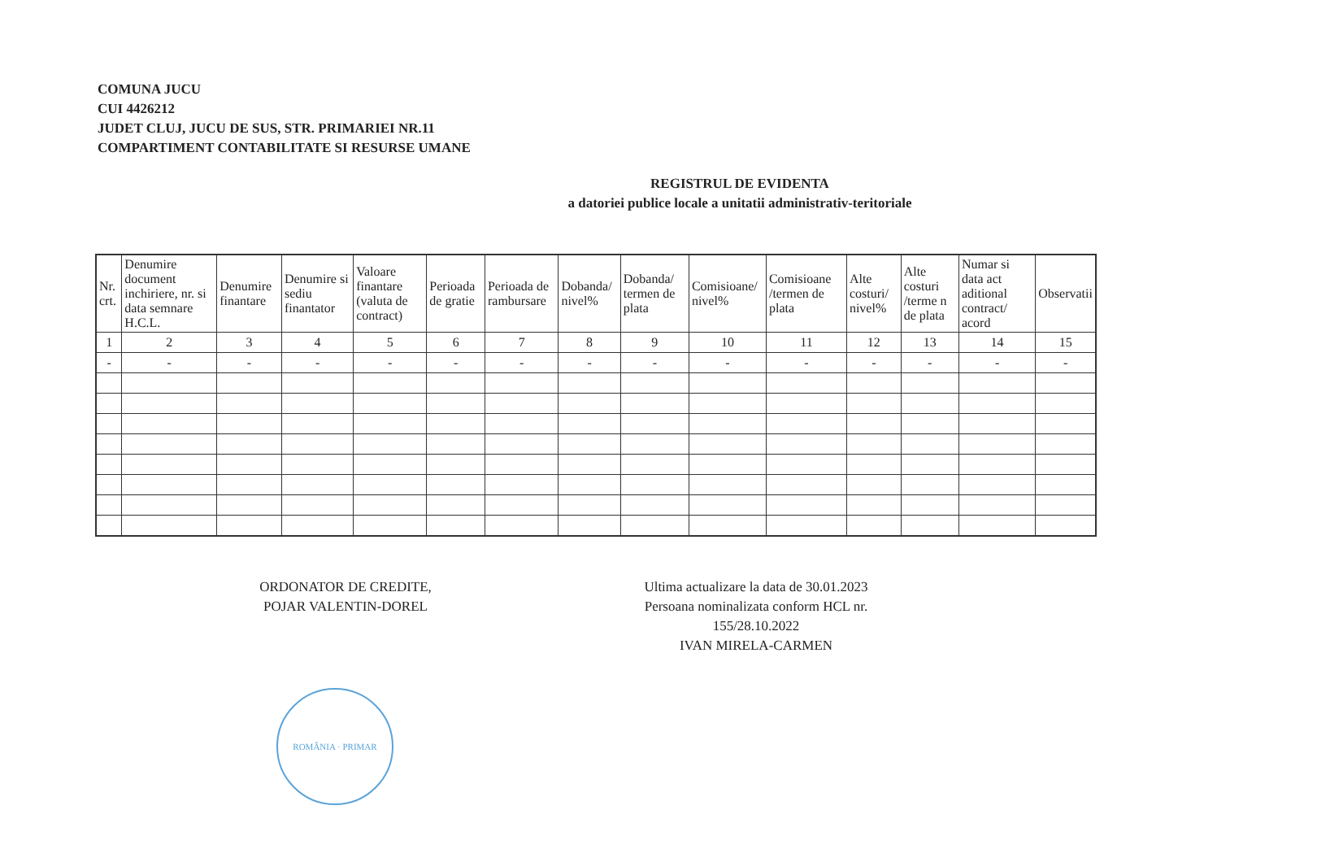COMUNA JUCU
CUI 4426212
JUDET CLUJ, JUCU DE SUS, STR. PRIMARIEI NR.11
COMPARTIMENT CONTABILITATE SI RESURSE UMANE
REGISTRUL DE EVIDENTA
a datoriei publice locale a unitatii administrativ-teritoriale
| Nr. crt. | Denumire document inchiriere, nr. si data semnare H.C.L. | Denumire finantare | Denumire si sediu finantator | Valoare finantare (valuta de contract) | Perioada de gratie | Perioada de rambursare | Dobanda/ nivel% | Dobanda/ termen de plata | Comisioane/ nivel% | Comisioane /termen de plata | Alte costuri/ nivel% | Alte costuri /terme n de plata | Numar si data act aditional contract/ acord | Observatii |
| --- | --- | --- | --- | --- | --- | --- | --- | --- | --- | --- | --- | --- | --- | --- |
| 1 | 2 | 3 | 4 | 5 | 6 | 7 | 8 | 9 | 10 | 11 | 12 | 13 | 14 | 15 |
| - | - | - | - | - | - | - | - | - | - | - | - | - | - | - |
ORDONATOR DE CREDITE,
POJAR VALENTIN-DOREL
Ultima actualizare la data de 30.01.2023
Persoana nominalizata conform HCL nr. 155/28.10.2022
IVAN MIRELA-CARMEN
ROMÂNIA · PRIMAR